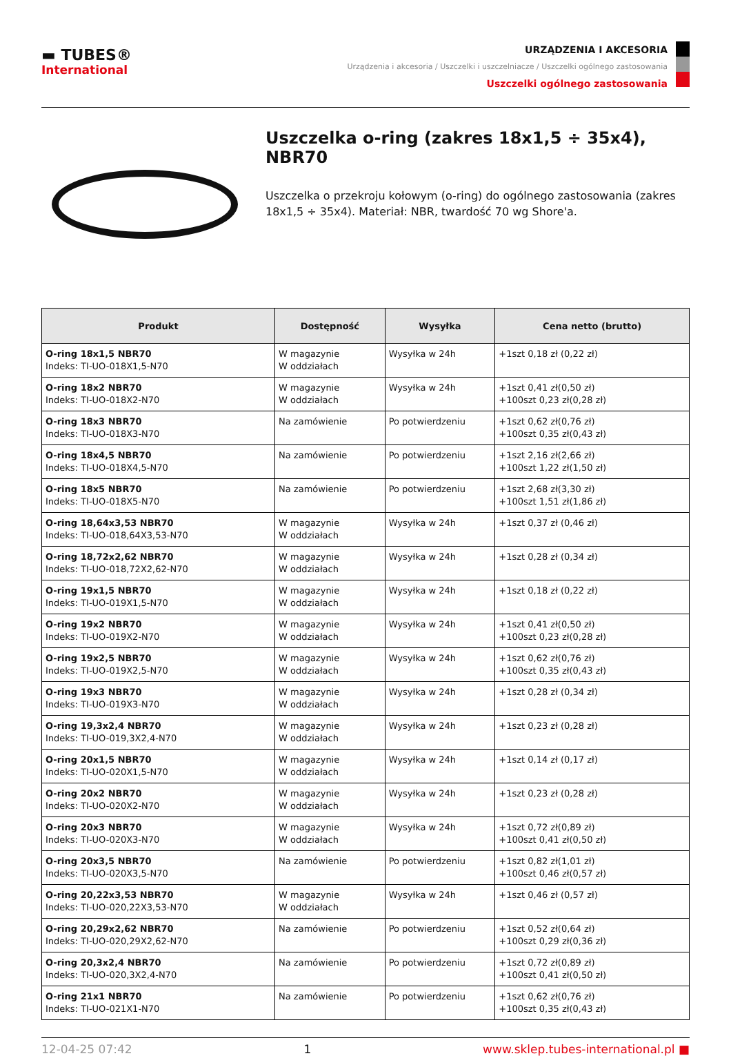▬ TUBES®
International
URZĄDZENIA I AKCESORIA
Urządzenia i akcesoria / Uszczelki i uszczelniacze / Uszczelki ogólnego zastosowania
Uszczelki ogólnego zastosowania
Uszczelka o-ring (zakres 18x1,5 ÷ 35x4), NBR70
Uszczelka o przekroju kołowym (o-ring) do ogólnego zastosowania (zakres 18x1,5 ÷ 35x4). Materiał: NBR, twardość 70 wg Shore'a.
| Produkt | Dostępność | Wysyłka | Cena netto (brutto) |
| --- | --- | --- | --- |
| O-ring 18x1,5 NBR70 Indeks: TI-UO-018X1,5-N70 | W magazynie W oddziałach | Wysyłka w 24h | +1szt 0,18 zł (0,22 zł) |
| O-ring 18x2 NBR70 Indeks: TI-UO-018X2-N70 | W magazynie W oddziałach | Wysyłka w 24h | +1szt 0,41 zł(0,50 zł) +100szt 0,23 zł(0,28 zł) |
| O-ring 18x3 NBR70 Indeks: TI-UO-018X3-N70 | Na zamówienie | Po potwierdzeniu | +1szt 0,62 zł(0,76 zł) +100szt 0,35 zł(0,43 zł) |
| O-ring 18x4,5 NBR70 Indeks: TI-UO-018X4,5-N70 | Na zamówienie | Po potwierdzeniu | +1szt 2,16 zł(2,66 zł) +100szt 1,22 zł(1,50 zł) |
| O-ring 18x5 NBR70 Indeks: TI-UO-018X5-N70 | Na zamówienie | Po potwierdzeniu | +1szt 2,68 zł(3,30 zł) +100szt 1,51 zł(1,86 zł) |
| O-ring 18,64x3,53 NBR70 Indeks: TI-UO-018,64X3,53-N70 | W magazynie W oddziałach | Wysyłka w 24h | +1szt 0,37 zł (0,46 zł) |
| O-ring 18,72x2,62 NBR70 Indeks: TI-UO-018,72X2,62-N70 | W magazynie W oddziałach | Wysyłka w 24h | +1szt 0,28 zł (0,34 zł) |
| O-ring 19x1,5 NBR70 Indeks: TI-UO-019X1,5-N70 | W magazynie W oddziałach | Wysyłka w 24h | +1szt 0,18 zł (0,22 zł) |
| O-ring 19x2 NBR70 Indeks: TI-UO-019X2-N70 | W magazynie W oddziałach | Wysyłka w 24h | +1szt 0,41 zł(0,50 zł) +100szt 0,23 zł(0,28 zł) |
| O-ring 19x2,5 NBR70 Indeks: TI-UO-019X2,5-N70 | W magazynie W oddziałach | Wysyłka w 24h | +1szt 0,62 zł(0,76 zł) +100szt 0,35 zł(0,43 zł) |
| O-ring 19x3 NBR70 Indeks: TI-UO-019X3-N70 | W magazynie W oddziałach | Wysyłka w 24h | +1szt 0,28 zł (0,34 zł) |
| O-ring 19,3x2,4 NBR70 Indeks: TI-UO-019,3X2,4-N70 | W magazynie W oddziałach | Wysyłka w 24h | +1szt 0,23 zł (0,28 zł) |
| O-ring 20x1,5 NBR70 Indeks: TI-UO-020X1,5-N70 | W magazynie W oddziałach | Wysyłka w 24h | +1szt 0,14 zł (0,17 zł) |
| O-ring 20x2 NBR70 Indeks: TI-UO-020X2-N70 | W magazynie W oddziałach | Wysyłka w 24h | +1szt 0,23 zł (0,28 zł) |
| O-ring 20x3 NBR70 Indeks: TI-UO-020X3-N70 | W magazynie W oddziałach | Wysyłka w 24h | +1szt 0,72 zł(0,89 zł) +100szt 0,41 zł(0,50 zł) |
| O-ring 20x3,5 NBR70 Indeks: TI-UO-020X3,5-N70 | Na zamówienie | Po potwierdzeniu | +1szt 0,82 zł(1,01 zł) +100szt 0,46 zł(0,57 zł) |
| O-ring 20,22x3,53 NBR70 Indeks: TI-UO-020,22X3,53-N70 | W magazynie W oddziałach | Wysyłka w 24h | +1szt 0,46 zł (0,57 zł) |
| O-ring 20,29x2,62 NBR70 Indeks: TI-UO-020,29X2,62-N70 | Na zamówienie | Po potwierdzeniu | +1szt 0,52 zł(0,64 zł) +100szt 0,29 zł(0,36 zł) |
| O-ring 20,3x2,4 NBR70 Indeks: TI-UO-020,3X2,4-N70 | Na zamówienie | Po potwierdzeniu | +1szt 0,72 zł(0,89 zł) +100szt 0,41 zł(0,50 zł) |
| O-ring 21x1 NBR70 Indeks: TI-UO-021X1-N70 | Na zamówienie | Po potwierdzeniu | +1szt 0,62 zł(0,76 zł) +100szt 0,35 zł(0,43 zł) |
12-04-25 07:42 1 www.sklep.tubes-international.pl ■